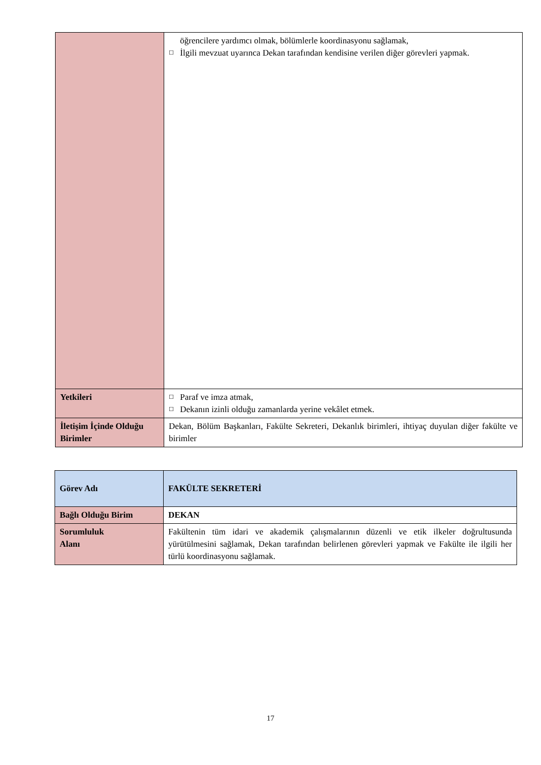| | öğrencilere yardımcı olmak, bölümlerle koordinasyonu sağlamak, ☐ İlgili mevzuat uyarınca Dekan tarafından kendisine verilen diğer görevleri yapmak. |
| Yetkileri | ☐ Paraf ve imza atmak, ☐ Dekanın izinli olduğu zamanlarda yerine vekâlet etmek. |
| İletişim İçinde Olduğu Birimler | Dekan, Bölüm Başkanları, Fakülte Sekreteri, Dekanlık birimleri, ihtiyaç duyulan diğer fakülte ve birimler |
| Görev Adı | FAKÜLTE SEKRETERİ |
| Bağlı Olduğu Birim | DEKAN |
| Sorumluluk Alanı | Fakültenin tüm idari ve akademik çalışmalarının düzenli ve etik ilkeler doğrultusunda yürütülmesini sağlamak, Dekan tarafından belirlenen görevleri yapmak ve Fakülte ile ilgili her türlü koordinasyonu sağlamak. |
17